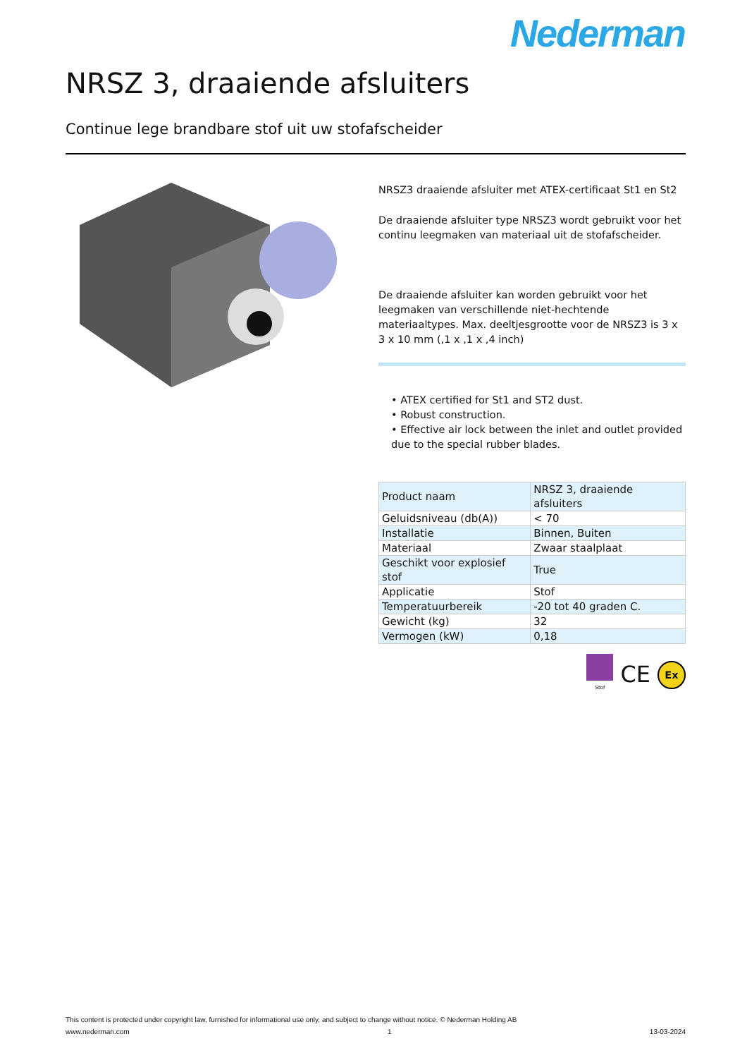Nederman
NRSZ 3, draaiende afsluiters
Continue lege brandbare stof uit uw stofafscheider
NRSZ3 draaiende afsluiter met ATEX-certificaat St1 en St2
De draaiende afsluiter type NRSZ3 wordt gebruikt voor het continu leegmaken van materiaal uit de stofafscheider.
De draaiende afsluiter kan worden gebruikt voor het leegmaken van verschillende niet-hechtende materiaaltypes. Max. deeltjesgrootte voor de NRSZ3 is 3 x 3 x 10 mm (,1 x ,1 x ,4 inch)
• ATEX certified for St1 and ST2 dust.
• Robust construction.
• Effective air lock between the inlet and outlet provided due to the special rubber blades.
| Product naam | NRSZ 3, draaiende afsluiters |
| Geluidsniveau (db(A)) | < 70 |
| Installatie | Binnen, Buiten |
| Materiaal | Zwaar staalplaat |
| Geschikt voor explosief stof | True |
| Applicatie | Stof |
| Temperatuurbereik | -20 tot 40 graden C. |
| Gewicht (kg) | 32 |
| Vermogen (kW) | 0,18 |
Stof
CE Ex
This content is protected under copyright law, furnished for informational use only, and subject to change without notice. © Nederman Holding AB
www.nederman.com 1 13-03-2024